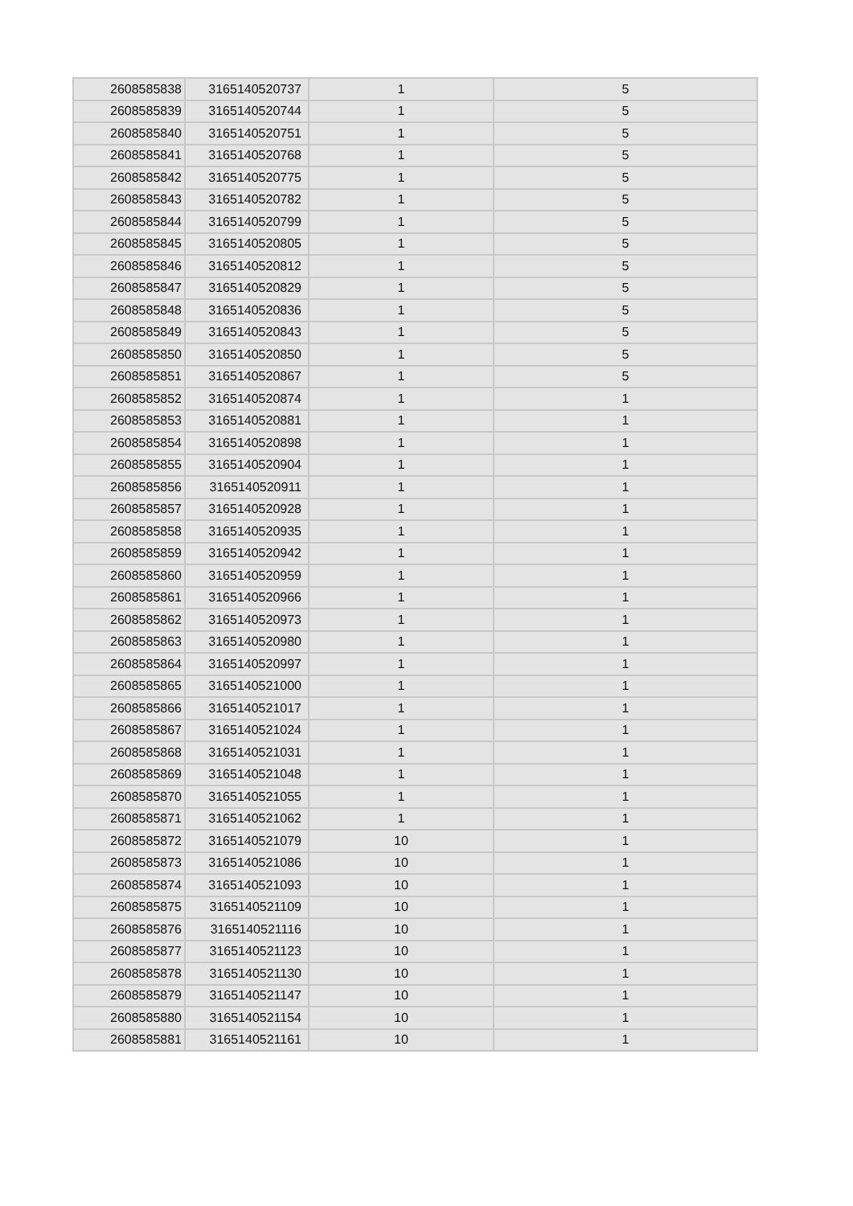| 2608585838 | 3165140520737 | 1 | 5 |
| 2608585839 | 3165140520744 | 1 | 5 |
| 2608585840 | 3165140520751 | 1 | 5 |
| 2608585841 | 3165140520768 | 1 | 5 |
| 2608585842 | 3165140520775 | 1 | 5 |
| 2608585843 | 3165140520782 | 1 | 5 |
| 2608585844 | 3165140520799 | 1 | 5 |
| 2608585845 | 3165140520805 | 1 | 5 |
| 2608585846 | 3165140520812 | 1 | 5 |
| 2608585847 | 3165140520829 | 1 | 5 |
| 2608585848 | 3165140520836 | 1 | 5 |
| 2608585849 | 3165140520843 | 1 | 5 |
| 2608585850 | 3165140520850 | 1 | 5 |
| 2608585851 | 3165140520867 | 1 | 5 |
| 2608585852 | 3165140520874 | 1 | 1 |
| 2608585853 | 3165140520881 | 1 | 1 |
| 2608585854 | 3165140520898 | 1 | 1 |
| 2608585855 | 3165140520904 | 1 | 1 |
| 2608585856 | 3165140520911 | 1 | 1 |
| 2608585857 | 3165140520928 | 1 | 1 |
| 2608585858 | 3165140520935 | 1 | 1 |
| 2608585859 | 3165140520942 | 1 | 1 |
| 2608585860 | 3165140520959 | 1 | 1 |
| 2608585861 | 3165140520966 | 1 | 1 |
| 2608585862 | 3165140520973 | 1 | 1 |
| 2608585863 | 3165140520980 | 1 | 1 |
| 2608585864 | 3165140520997 | 1 | 1 |
| 2608585865 | 3165140521000 | 1 | 1 |
| 2608585866 | 3165140521017 | 1 | 1 |
| 2608585867 | 3165140521024 | 1 | 1 |
| 2608585868 | 3165140521031 | 1 | 1 |
| 2608585869 | 3165140521048 | 1 | 1 |
| 2608585870 | 3165140521055 | 1 | 1 |
| 2608585871 | 3165140521062 | 1 | 1 |
| 2608585872 | 3165140521079 | 10 | 1 |
| 2608585873 | 3165140521086 | 10 | 1 |
| 2608585874 | 3165140521093 | 10 | 1 |
| 2608585875 | 3165140521109 | 10 | 1 |
| 2608585876 | 3165140521116 | 10 | 1 |
| 2608585877 | 3165140521123 | 10 | 1 |
| 2608585878 | 3165140521130 | 10 | 1 |
| 2608585879 | 3165140521147 | 10 | 1 |
| 2608585880 | 3165140521154 | 10 | 1 |
| 2608585881 | 3165140521161 | 10 | 1 |